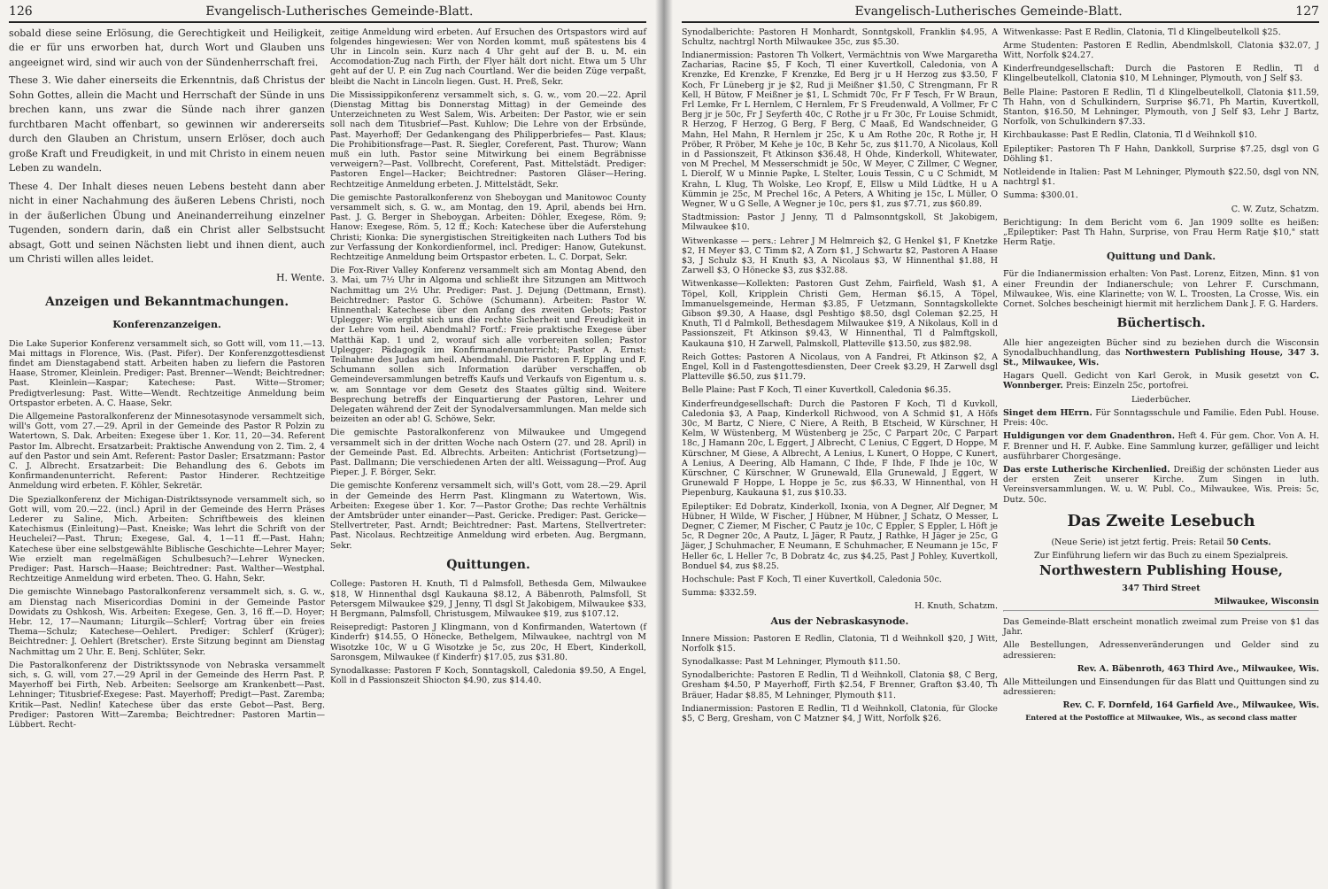126 Evangelisch-Lutherisches Gemeinde-Blatt.
sobald diese seine Erlösung, die Gerechtigkeit und Heiligkeit, die er für uns erworben hat, durch Wort und Glauben uns angeeignet wird, sind wir auch von der Sündenherrschaft frei.
These 3. Wie daher einerseits die Erkenntnis, daß Christus der Sohn Gottes, allein die Macht und Herrschaft der Sünde in uns brechen kann, uns zwar die Sünde nach ihrer ganzen furchtbaren Macht offenbart, so gewinnen wir andererseits durch den Glauben an Christum, unsern Erlöser, doch auch große Kraft und Freudigkeit, in und mit Christo in einem neuen Leben zu wandeln.
These 4. Der Inhalt dieses neuen Lebens besteht dann aber nicht in einer Nachahmung des äußeren Lebens Christi, noch in der äußerlichen Übung und Aneinanderreihung einzelner Tugenden, sondern darin, daß ein Christ aller Selbstsucht absagt, Gott und seinen Nächsten liebt und ihnen dient, auch um Christi willen alles leidet.
H. Wente.
Anzeigen und Bekanntmachungen.
Konferenzanzeigen.
Die Lake Superior Konferenz versammelt sich, so Gott will, vom 11.—13. Mai mittags in Florence, Wis. (Past. Pifer). Der Konferenzgottesdienst findet am Dienstagabend statt. Arbeiten haben zu liefern die Pastoren Haase, Stromer, Kleinlein. Prediger: Past. Brenner—Wendt; Beichtredner: Past. Kleinlein—Kaspar; Katechese: Past. Witte—Stromer; Predigtverlesung: Past. Witte—Wendt. Rechtzeitige Anmeldung beim Ortspastor erbeten. A. C. Haase, Sekr.
Die Allgemeine Pastoralkonferenz der Minnesotasynode versammelt sich, will's Gott, vom 27.—29. April in der Gemeinde des Pastor R Polzin zu Watertown, S. Dak. Arbeiten: Exegese über 1. Kor. 11, 20—34. Referent Pastor Im. Albrecht. Ersatzarbeit: Praktische Anwendung von 2. Tim. 2, 4 auf den Pastor und sein Amt. Referent: Pastor Dasler; Ersatzmann: Pastor C. J. Albrecht. Ersatzarbeit: Die Behandlung des 6. Gebots im Konfirmandenunterricht. Referent: Pastor Hinderer. Rechtzeitige Anmeldung wird erbeten. F. Köhler, Sekretär.
Die Spezialkonferenz der Michigan-Distriktssynode versammelt sich, so Gott will, vom 20.—22. (incl.) April in der Gemeinde des Herrn Präses Lederer zu Saline, Mich. Arbeiten: Schriftbeweis des kleinen Katechismus (Einleitung)—Past. Kneiske; Was lehrt die Schrift von der Heuchelei?—Past. Thrun; Exegese, Gal. 4, 1—11 ff.—Past. Hahn; Katechese über eine selbstgewählte Biblische Geschichte—Lehrer Mayer; Wie erzielt man regelmäßigen Schulbesuch?—Lehrer Wynecken. Prediger: Past. Harsch—Haase; Beichtredner: Past. Walther—Westphal. Rechtzeitige Anmeldung wird erbeten. Theo. G. Hahn, Sekr.
Die gemischte Winnebago Pastoralkonferenz versammelt sich, s. G. w., am Dienstag nach Misericordias Domini in der Gemeinde Pastor Dowidats zu Oshkosh, Wis. Arbeiten: Exegese, Gen. 3, 16 ff.—D. Hoyer; Hebr. 12, 17—Naumann; Liturgik—Schlerf; Vortrag über ein freies Thema—Schulz; Katechese—Oehlert. Prediger: Schlerf (Krüger); Beichtredner: J. Oehlert (Bretscher). Erste Sitzung beginnt am Dienstag Nachmittag um 2 Uhr. E. Benj. Schlüter, Sekr.
Die Pastoralkonferenz der Distriktssynode von Nebraska versammelt sich, s. G. will, vom 27.—29 April in der Gemeinde des Herrn Past. P. Mayerhoff bei Firth, Neb. Arbeiten: Seelsorge am Krankenbett—Past. Lehninger; Titusbrief-Exegese: Past. Mayerhoff; Predigt—Past. Zaremba; Kritik—Past. Nedlin! Katechese über das erste Gebot—Past. Berg. Prediger: Pastoren Witt—Zaremba; Beichtredner: Pastoren Martin—Lübbert. Recht-
zeitige Anmeldung wird erbeten. Auf Ersuchen des Ortspastors wird auf folgendes hingewiesen: Wer von Norden kommt, muß spätestens bis 4 Uhr in Lincoln sein. Kurz nach 4 Uhr geht auf der B. u. M. ein Accomodation-Zug nach Firth, der Flyer hält dort nicht. Etwa um 5 Uhr geht auf der U. P. ein Zug nach Courtland. Wer die beiden Züge verpaßt, bleibt die Nacht in Lincoln liegen. Gust. H. Preß, Sekr.
Die Mississippikonferenz versammelt sich, s. G. w., vom 20.—22. April (Dienstag Mittag bis Donnerstag Mittag) in der Gemeinde des Unterzeichneten zu West Salem, Wis. Arbeiten: Der Pastor, wie er sein soll nach dem Titusbrief—Past. Kuhlow; Die Lehre von der Erbsünde, Past. Mayerhoff; Der Gedankengang des Philipperbriefes— Past. Klaus; Die Prohibitionsfrage—Past. R. Siegler, Coreferent, Past. Thurow; Wann muß ein luth. Pastor seine Mitwirkung bei einem Begräbnisse verweigern?—Past. Vollbrecht, Coreferent, Past. Mittelstädt. Prediger: Pastoren Engel—Hacker; Beichtredner: Pastoren Gläser—Hering. Rechtzeitige Anmeldung erbeten. J. Mittelstädt, Sekr.
Die gemischte Pastoralkonferenz von Sheboygan und Manitowoc County versammelt sich, s. G. w., am Montag, den 19. April, abends bei Hrn. Past. J. G. Berger in Sheboygan. Arbeiten: Döhler, Exegese, Röm. 9; Hanow: Exegese, Röm. 5, 12 ff.; Koch: Katechese über die Auferstehung Christi; Kionka: Die synergistischen Streitigkeiten nach Luthers Tod bis zur Verfassung der Konkordienformel, incl. Prediger: Hanow, Gutekunst. Rechtzeitige Anmeldung beim Ortspastor erbeten. L. C. Dorpat, Sekr.
Die Fox-River Valley Konferenz versammelt sich am Montag Abend, den 3. Mai, um 7½ Uhr in Algoma und schließt ihre Sitzungen am Mittwoch Nachmittag um 2½ Uhr. Prediger: Past. J. Dejung (Dettmann, Ernst). Beichtredner: Pastor G. Schöwe (Schumann). Arbeiten: Pastor W. Hinnenthal: Katechese über den Anfang des zweiten Gebots; Pastor Uplegger: Wie ergibt sich uns die rechte Sicherheit und Freudigkeit in der Lehre vom heil. Abendmahl? Fortf.: Freie praktische Exegese über Matthäi Kap. 1 und 2, worauf sich alle vorbereiten sollen; Pastor Uplegger: Pädagogik im Konfirmandenunterricht; Pastor A. Ernst: Teilnahme des Judas am heil. Abendmahl. Die Pastoren F. Eppling und F. Schumann sollen sich Information darüber verschaffen, ob Gemeindeversammlungen betreffs Kaufs und Verkaufs von Eigentum u. s. w. am Sonntage vor dem Gesetz des Staates gültig sind. Weitere Besprechung betreffs der Einquartierung der Pastoren, Lehrer und Delegaten während der Zeit der Synodalversammlungen. Man melde sich beizeiten an oder ab! G. Schöwe, Sekr.
Die gemischte Pastoralkonferenz von Milwaukee und Umgegend versammelt sich in der dritten Woche nach Ostern (27. und 28. April) in der Gemeinde Past. Ed. Albrechts. Arbeiten: Antichrist (Fortsetzung)—Past. Dallmann; Die verschiedenen Arten der altl. Weissagung—Prof. Aug Pieper. J. F. Börger, Sekr.
Die gemischte Konferenz versammelt sich, will's Gott, vom 28.—29. April in der Gemeinde des Herrn Past. Klingmann zu Watertown, Wis. Arbeiten: Exegese über 1. Kor. 7—Pastor Grothe; Das rechte Verhältnis der Amtsbrüder unter einander—Past. Gericke. Prediger: Past. Gericke—Stellvertreter, Past. Arndt; Beichtredner: Past. Martens, Stellvertreter: Past. Nicolaus. Rechtzeitige Anmeldung wird erbeten. Aug. Bergmann, Sekr.
Quittungen.
College: Pastoren H. Knuth, Tl d Palmsfoll, Bethesda Gem, Milwaukee $18, W Hinnenthal dsgl Kaukauna $8.12, A Bäbenroth, Palmsfoll, St Petersgem Milwaukee $29, J Jenny, Tl dsgl St Jakobigem, Milwaukee $33, H Bergmann, Palmsfoll, Christusgem, Milwaukee $19, zus $107.12.
Reisepredigt: Pastoren J Klingmann, von d Konfirmanden, Watertown (f Kinderfr) $14.55, O Hönecke, Bethelgem, Milwaukee, nachtrgl von M Wisotzke 10c, W u G Wisotzke je 5c, zus 20c, H Ebert, Kinderkoll, Saronsgem, Milwaukee (f Kinderfr) $17.05, zus $31.80.
Synodalkasse: Pastoren F Koch, Sonntagskoll, Caledonia $9.50, A Engel, Koll in d Passionszeit Shiocton $4.90, zus $14.40.
Evangelisch-Lutherisches Gemeinde-Blatt. 127
Synodalberichte: Pastoren H Monhardt, Sonntgskoll, Franklin $4.95, A Schultz, nachtrgl North Milwaukee 35c, zus $5.30.
Indianermission: Pastoren Th Volkert, Vermächtnis von Wwe Margaretha Zacharias, Racine $5, F Koch, Tl einer Kuvertkoll, Caledonia, von A Krenzke, Ed Krenzke, F Krenzke, Ed Berg jr u H Herzog zus $3.50, F Koch, Fr Lüneberg jr je $2, Rud ji Meißner $1.50, C Strengmann, Fr R Kell, H Bütow, F Meißner je $1, L Schmidt 70c, Fr F Tesch, Fr W Braun, Frl Lemke, Fr L Hernlem, C Hernlem, Fr S Freudenwald, A Vollmer, Fr C Berg jr je 50c, Fr J Seyferth 40c, C Rothe jr u Fr 30c, Fr Louise Schmidt, R Herzog, F Herzog, G Berg, F Berg, C Maaß, Ed Wandschneider, G Mahn, Hel Mahn, R Hernlem jr 25c, K u Am Rothe 20c, R Rothe jr, H Pröber, R Pröber, M Kehe je 10c, B Kehr 5c, zus $11.70, A Nicolaus, Koll in d Passionszeit, Ft Atkinson $36.48, H Ohde, Kinderkoll, Whitewater, von M Prechel, M Messerschmidt je 50c, W Meyer, C Zillmer, C Wegner, L Dierolf, W u Minnie Papke, L Stelter, Louis Tessin, C u C Schmidt, M Krahn, L Klug, Th Wolske, Leo Kropf, E, Ellsw u Mild Lüdtke, H u A Kümmin je 25c, M Prechel 16c, A Peters, A Whiting je 15c, L Müller, O Wegner, W u G Selle, A Wegner je 10c, pers $1, zus $7.71, zus $60.89.
Stadtmission: Pastor J Jenny, Tl d Palmsonntgskoll, St Jakobigem, Milwaukee $10.
Witwenkasse — pers.: Lehrer J M Helmreich $2, G Henkel $1, F Knetzke $2, H Meyer $3, C Timm $2, A Zorn $1, J Schwartz $2, Pastoren A Haase $3, J Schulz $3, H Knuth $3, A Nicolaus $3, W Hinnenthal $1.88, H Zarwell $3, O Hönecke $3, zus $32.88.
Witwenkasse—Kollekten: Pastoren Gust Zehm, Fairfield, Wash $1, A Töpel, Koll, Kripplein Christi Gem, Herman $6.15, A Töpel, Immanuelsgemeinde, Herman $3.85, F Uetzmann, Sonntagskollekte Gibson $9.30, A Haase, dsgl Peshtigo $8.50, dsgl Coleman $2.25, H Knuth, Tl d Palmkoll, Bethesdagem Milwaukee $19, A Nikolaus, Koll in d Passionszeit, Ft Atkinson $9.43, W Hinnenthal, Tl d Palmftgskoll, Kaukauna $10, H Zarwell, Palmskoll, Platteville $13.50, zus $82.98.
Reich Gottes: Pastoren A Nicolaus, von A Fandrei, Ft Atkinson $2, A Engel, Koll in d Fastengottesdiensten, Deer Creek $3.29, H Zarwell dsgl Platteville $6.50, zus $11.79.
Belle Plaine: Past F Koch, Tl einer Kuvertkoll, Caledonia $6.35.
Kinderfreundgesellschaft: Durch die Pastoren F Koch, Tl d Kuvkoll, Caledonia $3, A Paap, Kinderkoll Richwood, von A Schmid $1, A Höfs 30c, M Bartz, C Niere, C Niere, A Reith, B Etscheid, W Kürschner, H Kelm, W Wüstenberg, M Wüstenberg je 25c, C Parpart 20c, C Parpart 18c, J Hamann 20c, L Eggert, J Albrecht, C Lenius, C Eggert, D Hoppe, M Kürschner, M Giese, A Albrecht, A Lenius, L Kunert, O Hoppe, C Kunert, A Lenius, A Deering, Alb Hamann, C Ihde, F Ihde, F Ihde je 10c, W Kürschner, C Kürschner, W Grunewald, Ella Grunewald, J Eggert, W Grunewald F Hoppe, L Hoppe je 5c, zus $6.33, W Hinnenthal, von H Piepenburg, Kaukauna $1, zus $10.33.
Epileptiker: Ed Dobratz, Kinderkoll, Ixonia, von A Degner, Alf Degner, M Hübner, H Wilde, W Fischer, J Hübner, M Hübner, J Schatz, O Messer, L Degner, C Ziemer, M Fischer, C Pautz je 10c, C Eppler, S Eppler, L Höft je 5c, R Degner 20c, A Pautz, L Jäger, R Pautz, J Rathke, H Jäger je 25c, G Jäger, J Schuhmacher, E Neumann, E Schuhmacher, E Neumann je 15c, F Heller 6c, L Heller 7c, B Dobratz 4c, zus $4.25, Past J Pohley, Kuvertkoll, Bonduel $4, zus $8.25.
Hochschule: Past F Koch, Tl einer Kuvertkoll, Caledonia 50c.
Summa: $332.59.
H. Knuth, Schatzm.
Aus der Nebraskasynode.
Innere Mission: Pastoren E Redlin, Clatonia, Tl d Weihnkoll $20, J Witt, Norfolk $15.
Synodalkasse: Past M Lehninger, Plymouth $11.50.
Synodalberichte: Pastoren E Redlin, Tl d Weihnkoll, Clatonia $8, C Berg, Gresham $4.50, P Mayerhoff, Firth $2.54, F Brenner, Grafton $3.40, Th Bräuer, Hadar $8.85, M Lehninger, Plymouth $11.
Indianermission: Pastoren E Redlin, Tl d Weihnkoll, Clatonia, für Glocke $5, C Berg, Gresham, von C Matzner $4, J Witt, Norfolk $26.
Witwenkasse: Past E Redlin, Clatonia, Tl d Klingelbeutelkoll $25.
Arme Studenten: Pastoren E Redlin, Abendmlskoll, Clatonia $32.07, J Witt, Norfolk $24.27.
Kinderfreundgesellschaft: Durch die Pastoren E Redlin, Tl d Klingelbeutelkoll, Clatonia $10, M Lehninger, Plymouth, von J Self $3.
Belle Plaine: Pastoren E Redlin, Tl d Klingelbeutelkoll, Clatonia $11.59, Th Hahn, von d Schulkindern, Surprise $6.71, Ph Martin, Kuvertkoll, Stanton, $16.50, M Lehninger, Plymouth, von J Self $3, Lehr J Bartz, Norfolk, von Schulkindern $7.33.
Kirchbaukasse: Past E Redlin, Clatonia, Tl d Weihnkoll $10.
Epileptiker: Pastoren Th F Hahn, Dankkoll, Surprise $7.25, dsgl von G Döhling $1.
Notleidende in Italien: Past M Lehninger, Plymouth $22.50, dsgl von NN, nachtrgl $1.
Summa: $300.01.
C. W. Zutz, Schatzm.
Berichtigung: In dem Bericht vom 6. Jan 1909 sollte es heißen: „Epileptiker: Past Th Hahn, Surprise, von Frau Herm Ratje $10," statt Herm Ratje.
Quittung und Dank.
Für die Indianermission erhalten: Von Past. Lorenz, Eitzen, Minn. $1 von einer Freundin der Indianerschule; von Lehrer F. Curschmann, Milwaukee, Wis. eine Klarinette; von W. L. Troosten, La Crosse, Wis. ein Cornet. Solches bescheinigt hiermit mit herzlichem Dank J. F. G. Harders.
Büchertisch.
Alle hier angezeigten Bücher sind zu beziehen durch die Wisconsin Synodalbuchhandlung, das Northwestern Publishing House, 347 3. St., Milwaukee, Wis.
Hagars Quell. Gedicht von Karl Gerok, in Musik gesetzt von C. Wonnberger. Preis: Einzeln 25c, portofrei.
Liederbücher.
Singet dem HErrn. Für Sonntagsschule und Familie. Eden Publ. House. Preis: 40c.
Huldigungen vor dem Gnadenthron. Heft 4. Für gem. Chor. Von A. H. F. Brenner und H. F. Aubke. Eine Sammlung kurzer, gefälliger und leicht ausführbarer Chorgesänge.
Das erste Lutherische Kirchenlied. Dreißig der schönsten Lieder aus der ersten Zeit unserer Kirche. Zum Singen in luth. Vereinsversammlungen. W. u. W. Publ. Co., Milwaukee, Wis. Preis: 5c, Dutz. 50c.
Das Zweite Lesebuch
(Neue Serie) ist jetzt fertig. Preis: Retail 50 Cents.
Zur Einführung liefern wir das Buch zu einem Spezialpreis.
Northwestern Publishing House,
347 Third Street
Milwaukee, Wisconsin
Das Gemeinde-Blatt erscheint monatlich zweimal zum Preise von $1 das Jahr.
Alle Bestellungen, Adressenveränderungen und Gelder sind zu adressieren:
Rev. A. Bäbenroth, 463 Third Ave., Milwaukee, Wis.
Alle Mitteilungen und Einsendungen für das Blatt und Quittungen sind zu adressieren:
Rev. C. F. Dornfeld, 164 Garfield Ave., Milwaukee, Wis.
Entered at the Postoffice at Milwaukee, Wis., as second class matter